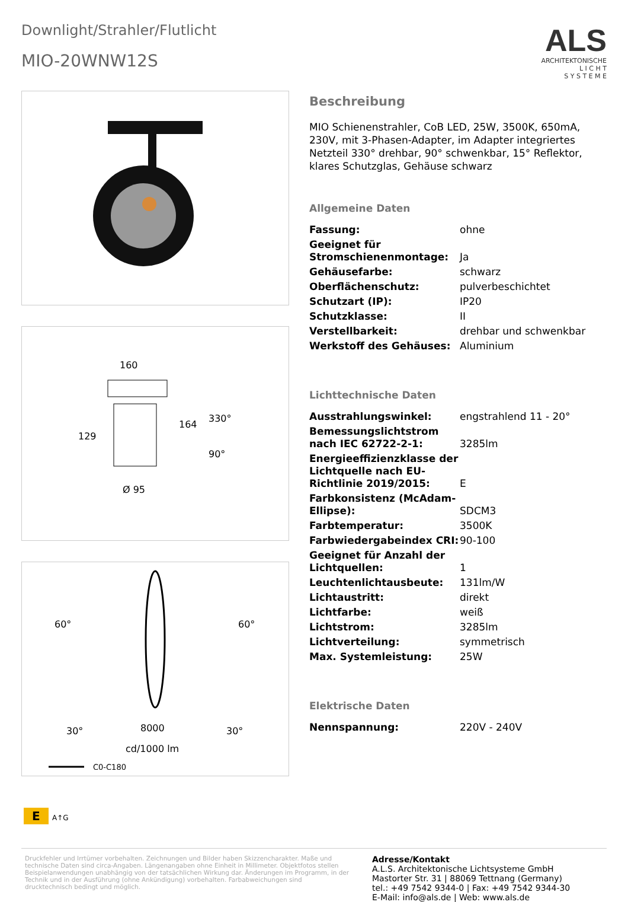Downlight/Strahler/Flutlicht
MIO-20WNW12S
ALS
ARCHITEKTONISCHE
L I C H T
S Y S T E M E
160
129
164
330°
90°
Ø 95
60°
60°
30°
30°
8000
cd/1000 lm
C0-C180
Beschreibung
MIO Schienenstrahler, CoB LED, 25W, 3500K, 650mA, 230V, mit 3-Phasen-Adapter, im Adapter integriertes Netzteil 330° drehbar, 90° schwenkbar, 15° Reflektor, klares Schutzglas, Gehäuse schwarz
Allgemeine Daten
| Fassung: | ohne |
| Geeignet für Stromschienenmontage: | Ja |
| Gehäusefarbe: | schwarz |
| Oberflächenschutz: | pulverbeschichtet |
| Schutzart (IP): | IP20 |
| Schutzklasse: | II |
| Verstellbarkeit: | drehbar und schwenkbar |
| Werkstoff des Gehäuses: | Aluminium |
Lichttechnische Daten
| Ausstrahlungswinkel: | engstrahlend 11 - 20° |
| Bemessungslichtstrom nach IEC 62722-2-1: | 3285lm |
| Energieeffizienzklasse der Lichtquelle nach EU-Richtlinie 2019/2015: | E |
| Farbkonsistenz (McAdam-Ellipse): | SDCM3 |
| Farbtemperatur: | 3500K |
| Farbwiedergabeindex CRI: | 90-100 |
| Geeignet für Anzahl der Lichtquellen: | 1 |
| Leuchtenlichtausbeute: | 131lm/W |
| Lichtaustritt: | direkt |
| Lichtfarbe: | weiß |
| Lichtstrom: | 3285lm |
| Lichtverteilung: | symmetrisch |
| Max. Systemleistung: | 25W |
Elektrische Daten
| Nennspannung: | 220V - 240V |
E A↑G
Druckfehler und Irrtümer vorbehalten. Zeichnungen und Bilder haben Skizzencharakter. Maße und technische Daten sind circa-Angaben. Längenangaben ohne Einheit in Millimeter. Objektfotos stellen Beispielanwendungen unabhängig von der tatsächlichen Wirkung dar. Änderungen im Programm, in der Technik und in der Ausführung (ohne Ankündigung) vorbehalten. Farbabweichungen sind drucktechnisch bedingt und möglich.
Adresse/Kontakt
A.L.S. Architektonische Lichtsysteme GmbH
Mastorter Str. 31 | 88069 Tettnang (Germany)
tel.: +49 7542 9344-0 | Fax: +49 7542 9344-30
E-Mail: info@als.de | Web: www.als.de